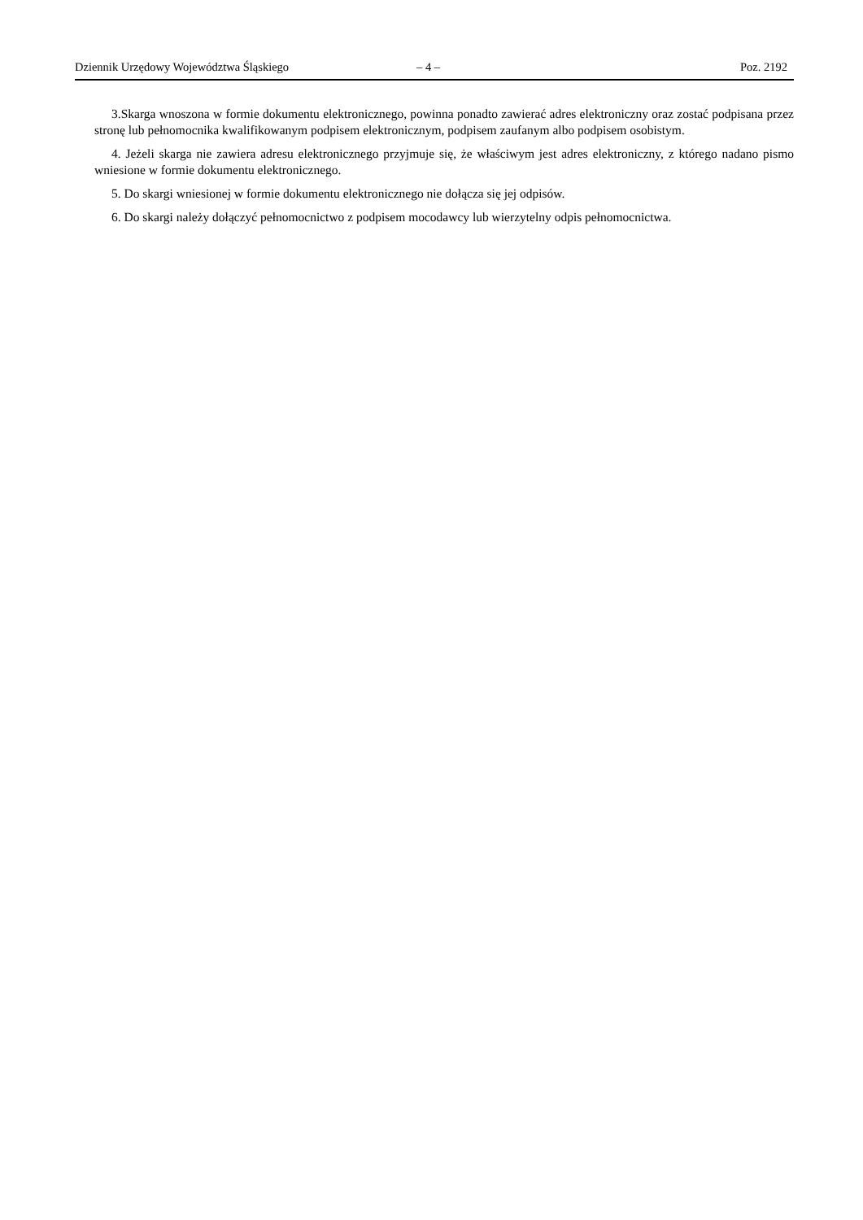Dziennik Urzędowy Województwa Śląskiego – 4 – Poz. 2192
3.Skarga wnoszona w formie dokumentu elektronicznego, powinna ponadto zawierać adres elektroniczny oraz zostać podpisana przez stronę lub pełnomocnika kwalifikowanym podpisem elektronicznym, podpisem zaufanym albo podpisem osobistym.
4. Jeżeli skarga nie zawiera adresu elektronicznego przyjmuje się, że właściwym jest adres elektroniczny, z którego nadano pismo wniesione w formie dokumentu elektronicznego.
5. Do skargi wniesionej w formie dokumentu elektronicznego nie dołącza się jej odpisów.
6. Do skargi należy dołączyć pełnomocnictwo z podpisem mocodawcy lub wierzytelny odpis pełnomocnictwa.